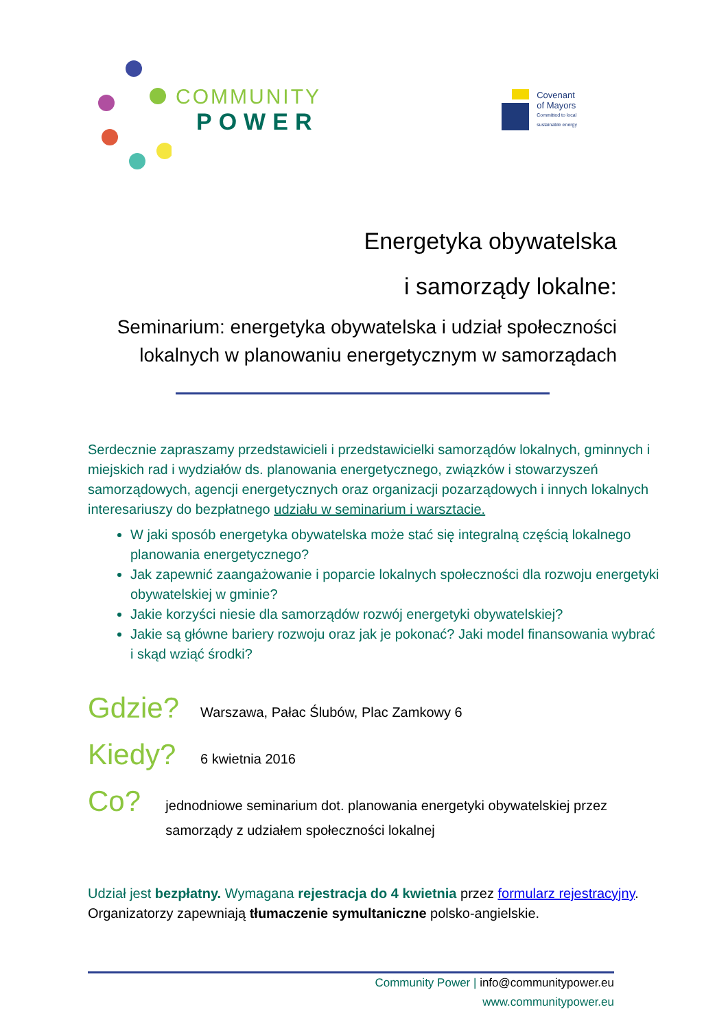COMMUNITY
POWER
Covenant
of Mayors
Committed to local
sustainable energy
Energetyka obywatelska
i samorządy lokalne:
Seminarium: energetyka obywatelska i udział społeczności lokalnych w planowaniu energetycznym w samorządach
Serdecznie zapraszamy przedstawicieli i przedstawicielki samorządów lokalnych, gminnych i miejskich rad i wydziałów ds. planowania energetycznego, związków i stowarzyszeń samorządowych, agencji energetycznych oraz organizacji pozarządowych i innych lokalnych interesariuszy do bezpłatnego udziału w seminarium i warsztacie.
W jaki sposób energetyka obywatelska może stać się integralną częścią lokalnego planowania energetycznego?
Jak zapewnić zaangażowanie i poparcie lokalnych społeczności dla rozwoju energetyki obywatelskiej w gminie?
Jakie korzyści niesie dla samorządów rozwój energetyki obywatelskiej?
Jakie są główne bariery rozwoju oraz jak je pokonać? Jaki model finansowania wybrać i skąd wziąć środki?
Gdzie?
Warszawa, Pałac Ślubów, Plac Zamkowy 6
Kiedy?
6 kwietnia 2016
Co?
jednodniowe seminarium dot. planowania energetyki obywatelskiej przez samorządy z udziałem społeczności lokalnej
Udział jest bezpłatny. Wymagana rejestracja do 4 kwietnia przez formularz rejestracyjny. Organizatorzy zapewniają tłumaczenie symultaniczne polsko-angielskie.
Community Power | info@communitypower.eu
www.communitypower.eu